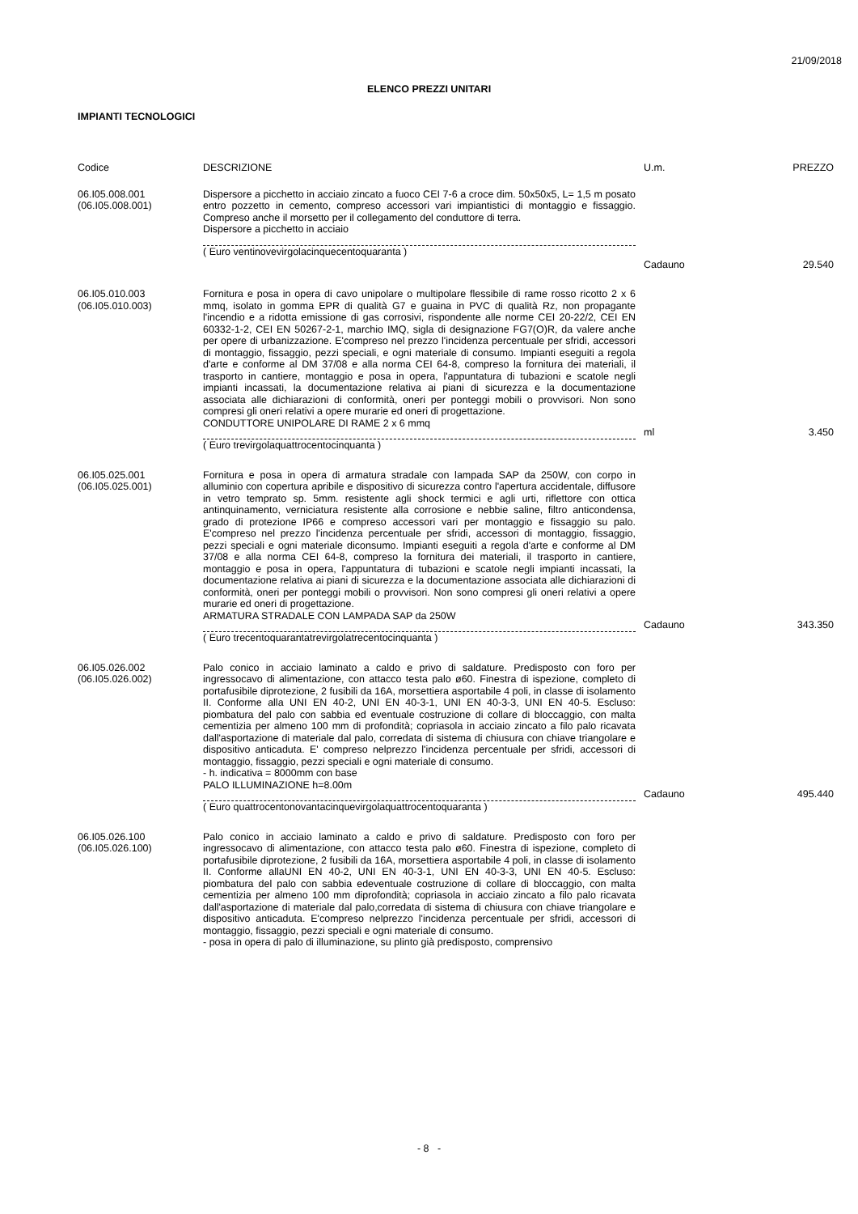21/09/2018
ELENCO PREZZI UNITARI
IMPIANTI TECNOLOGICI
| Codice | DESCRIZIONE | U.m. | PREZZO |
| --- | --- | --- | --- |
| 06.I05.008.001 (06.I05.008.001) | Dispersore a picchetto in acciaio zincato a fuoco CEI 7-6 a croce dim. 50x50x5, L= 1,5 m posato entro pozzetto in cemento, compreso accessori vari impiantistici di montaggio e fissaggio. Compreso anche il morsetto per il collegamento del conduttore di terra. Dispersore a picchetto in acciaio ( Euro ventinovevirgolacinquecentoquaranta ) | Cadauno | 29.540 |
| 06.I05.010.003 (06.I05.010.003) | Fornitura e posa in opera di cavo unipolare o multipolare flessibile di rame rosso ricotto 2 x 6 mmq, isolato in gomma EPR di qualità G7 e guaina in PVC di qualità Rz, non propagante l'incendio e a ridotta emissione di gas corrosivi, rispondente alle norme CEI 20-22/2, CEI EN 60332-1-2, CEI EN 50267-2-1, marchio IMQ, sigla di designazione FG7(O)R, da valere anche per opere di urbanizzazione. E'compreso nel prezzo l'incidenza percentuale per sfridi, accessori di montaggio, fissaggio, pezzi speciali, e ogni materiale di consumo. Impianti eseguiti a regola d'arte e conforme al DM 37/08 e alla norma CEI 64-8, compreso la fornitura dei materiali, il trasporto in cantiere, montaggio e posa in opera, l'appuntatura di tubazioni e scatole negli impianti incassati, la documentazione relativa ai piani di sicurezza e la documentazione associata alle dichiarazioni di conformità, oneri per ponteggi mobili o provvisori. Non sono compresi gli oneri relativi a opere murarie ed oneri di progettazione. CONDUTTORE UNIPOLARE DI RAME 2 x 6 mmq ( Euro trevirgolaquattrocentocinquanta ) | ml | 3.450 |
| 06.I05.025.001 (06.I05.025.001) | Fornitura e posa in opera di armatura stradale con lampada SAP da 250W, con corpo in alluminio con copertura apribile e dispositivo di sicurezza contro l'apertura accidentale, diffusore in vetro temprato sp. 5mm. resistente agli shock termici e agli urti, riflettore con ottica antinquinamento, verniciatura resistente alla corrosione e nebbie saline, filtro anticondensa, grado di protezione IP66 e compreso accessori vari per montaggio e fissaggio su palo. E'compreso nel prezzo l'incidenza percentuale per sfridi, accessori di montaggio, fissaggio, pezzi speciali e ogni materiale diconsumo. Impianti eseguiti a regola d'arte e conforme al DM 37/08 e alla norma CEI 64-8, compreso la fornitura dei materiali, il trasporto in cantiere, montaggio e posa in opera, l'appuntatura di tubazioni e scatole negli impianti incassati, la documentazione relativa ai piani di sicurezza e la documentazione associata alle dichiarazioni di conformità, oneri per ponteggi mobili o provvisori. Non sono compresi gli oneri relativi a opere murarie ed oneri di progettazione. ARMATURA STRADALE CON LAMPADA SAP da 250W ( Euro trecentoquarantatrevirgolatrecentocinquanta ) | Cadauno | 343.350 |
| 06.I05.026.002 (06.I05.026.002) | Palo conico in acciaio laminato a caldo e privo di saldature. Predisposto con foro per ingressocavo di alimentazione, con attacco testa palo ø60. Finestra di ispezione, completo di portafusibile diprotezione, 2 fusibili da 16A, morsettiera asportabile 4 poli, in classe di isolamento II. Conforme alla UNI EN 40-2, UNI EN 40-3-1, UNI EN 40-3-3, UNI EN 40-5. Escluso: piombatura del palo con sabbia ed eventuale costruzione di collare di bloccaggio, con malta cementizia per almeno 100 mm di profondità; copriasola in acciaio zincato a filo palo ricavata dall'asportazione di materiale dal palo, corredata di sistema di chiusura con chiave triangolare e dispositivo anticaduta. E' compreso nelprezzo l'incidenza percentuale per sfridi, accessori di montaggio, fissaggio, pezzi speciali e ogni materiale di consumo. - h. indicativa = 8000mm con base PALO ILLUMINAZIONE h=8.00m ( Euro quattrocentonovantacinquevirgolaquattrocentoquaranta ) | Cadauno | 495.440 |
| 06.I05.026.100 (06.I05.026.100) | Palo conico in acciaio laminato a caldo e privo di saldature. Predisposto con foro per ingressocavo di alimentazione, con attacco testa palo ø60. Finestra di ispezione, completo di portafusibile diprotezione, 2 fusibili da 16A, morsettiera asportabile 4 poli, in classe di isolamento II. Conforme allaUNI EN 40-2, UNI EN 40-3-1, UNI EN 40-3-3, UNI EN 40-5. Escluso: piombatura del palo con sabbia edeventuale costruzione di collare di bloccaggio, con malta cementizia per almeno 100 mm diprofondità; copriasola in acciaio zincato a filo palo ricavata dall'asportazione di materiale dal palo,corredata di sistema di chiusura con chiave triangolare e dispositivo anticaduta. E'compreso nelprezzo l'incidenza percentuale per sfridi, accessori di montaggio, fissaggio, pezzi speciali e ogni materiale di consumo. - posa in opera di palo di illuminazione, su plinto già predisposto, comprensivo | | |
- 8 -